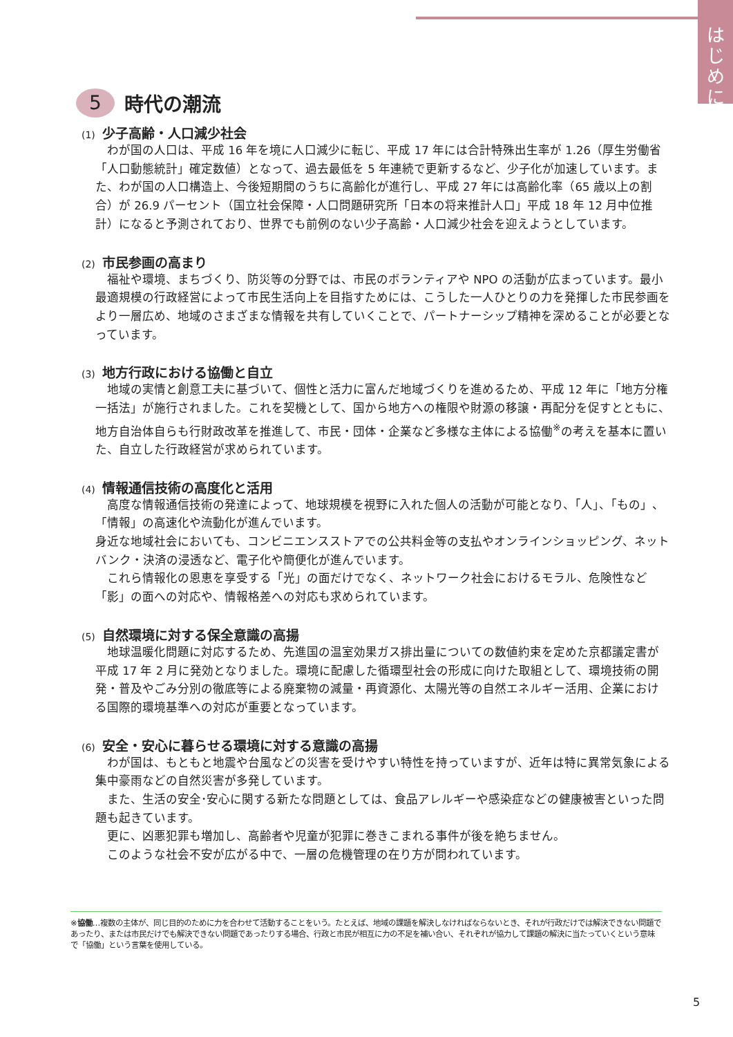は
じ
め
に
5 時代の潮流
(1) 少子高齢・人口減少社会
　わが国の人口は、平成 16 年を境に人口減少に転じ、平成 17 年には合計特殊出生率が 1.26（厚生労働省「人口動態統計」確定数値）となって、過去最低を 5 年連続で更新するなど、少子化が加速しています。また、わが国の人口構造上、今後短期間のうちに高齢化が進行し、平成 27 年には高齢化率（65 歳以上の割合）が 26.9 パーセント（国立社会保障・人口問題研究所「日本の将来推計人口」平成 18 年 12 月中位推計）になると予測されており、世界でも前例のない少子高齢・人口減少社会を迎えようとしています。
(2) 市民参画の高まり
　福祉や環境、まちづくり、防災等の分野では、市民のボランティアや NPO の活動が広まっています。最小最適規模の行政経営によって市民生活向上を目指すためには、こうした一人ひとりの力を発揮した市民参画をより一層広め、地域のさまざまな情報を共有していくことで、パートナーシップ精神を深めることが必要となっています。
(3) 地方行政における協働と自立
　地域の実情と創意工夫に基づいて、個性と活力に富んだ地域づくりを進めるため、平成 12 年に「地方分権一括法」が施行されました。これを契機として、国から地方への権限や財源の移譲・再配分を促すとともに、地方自治体自らも行財政改革を推進して、市民・団体・企業など多様な主体による協働<sup>※</sup>の考えを基本に置いた、自立した行政経営が求められています。
(4) 情報通信技術の高度化と活用
　高度な情報通信技術の発達によって、地球規模を視野に入れた個人の活動が可能となり、「人」、「もの」、「情報」の高速化や流動化が進んでいます。
身近な地域社会においても、コンビニエンスストアでの公共料金等の支払やオンラインショッピング、ネットバンク・決済の浸透など、電子化や簡便化が進んでいます。
　これら情報化の恩恵を享受する「光」の面だけでなく、ネットワーク社会におけるモラル、危険性など「影」の面への対応や、情報格差への対応も求められています。
(5) 自然環境に対する保全意識の高揚
　地球温暖化問題に対応するため、先進国の温室効果ガス排出量についての数値約束を定めた京都議定書が平成 17 年 2 月に発効となりました。環境に配慮した循環型社会の形成に向けた取組として、環境技術の開発・普及やごみ分別の徹底等による廃棄物の減量・再資源化、太陽光等の自然エネルギー活用、企業における国際的環境基準への対応が重要となっています。
(6) 安全・安心に暮らせる環境に対する意識の高揚
　わが国は、もともと地震や台風などの災害を受けやすい特性を持っていますが、近年は特に異常気象による集中豪雨などの自然災害が多発しています。
　また、生活の安全･安心に関する新たな問題としては、食品アレルギーや感染症などの健康被害といった問題も起きています。
　更に、凶悪犯罪も増加し、高齢者や児童が犯罪に巻きこまれる事件が後を絶ちません。
　このような社会不安が広がる中で、一層の危機管理の在り方が問われています。
※協働…複数の主体が、同じ目的のために力を合わせて活動することをいう。たとえば、地域の課題を解決しなければならないとき、それが行政だけでは解決できない問題であったり、または市民だけでも解決できない問題であったりする場合、行政と市民が相互に力の不足を補い合い、それぞれが協力して課題の解決に当たっていくという意味で「協働」という言葉を使用している。
5